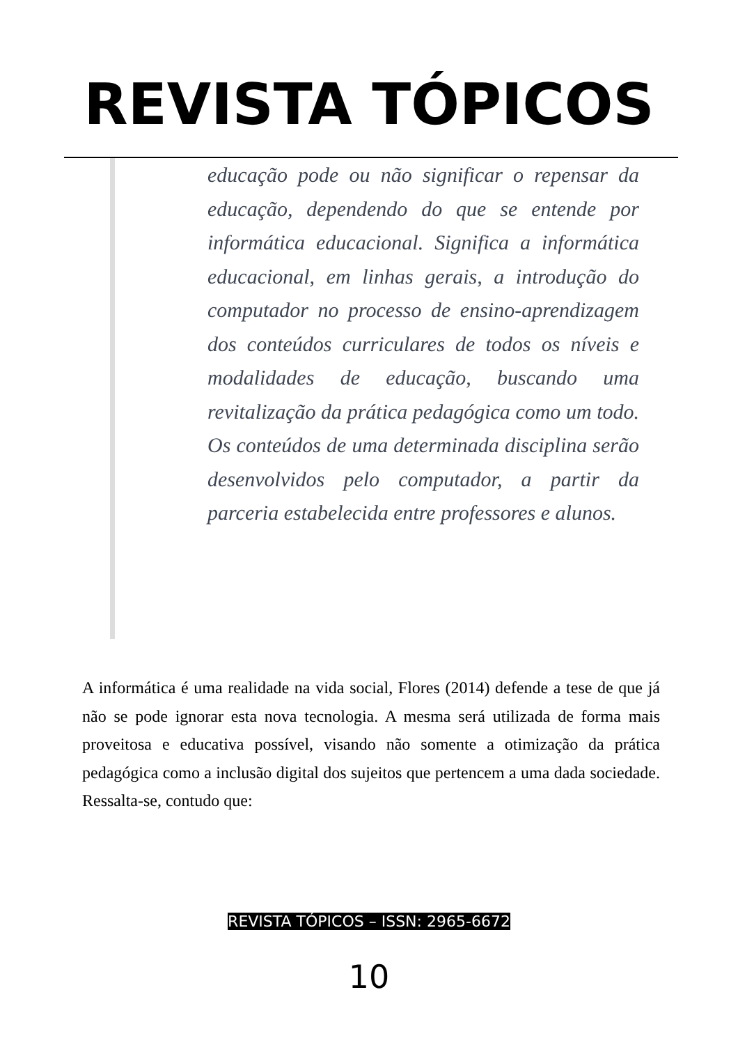REVISTA TÓPICOS
educação pode ou não significar o repensar da educação, dependendo do que se entende por informática educacional. Significa a informática educacional, em linhas gerais, a introdução do computador no processo de ensino-aprendizagem dos conteúdos curriculares de todos os níveis e modalidades de educação, buscando uma revitalização da prática pedagógica como um todo. Os conteúdos de uma determinada disciplina serão desenvolvidos pelo computador, a partir da parceria estabelecida entre professores e alunos.
A informática é uma realidade na vida social, Flores (2014) defende a tese de que já não se pode ignorar esta nova tecnologia. A mesma será utilizada de forma mais proveitosa e educativa possível, visando não somente a otimização da prática pedagógica como a inclusão digital dos sujeitos que pertencem a uma dada sociedade. Ressalta-se, contudo que:
REVISTA TÓPICOS – ISSN: 2965-6672
10